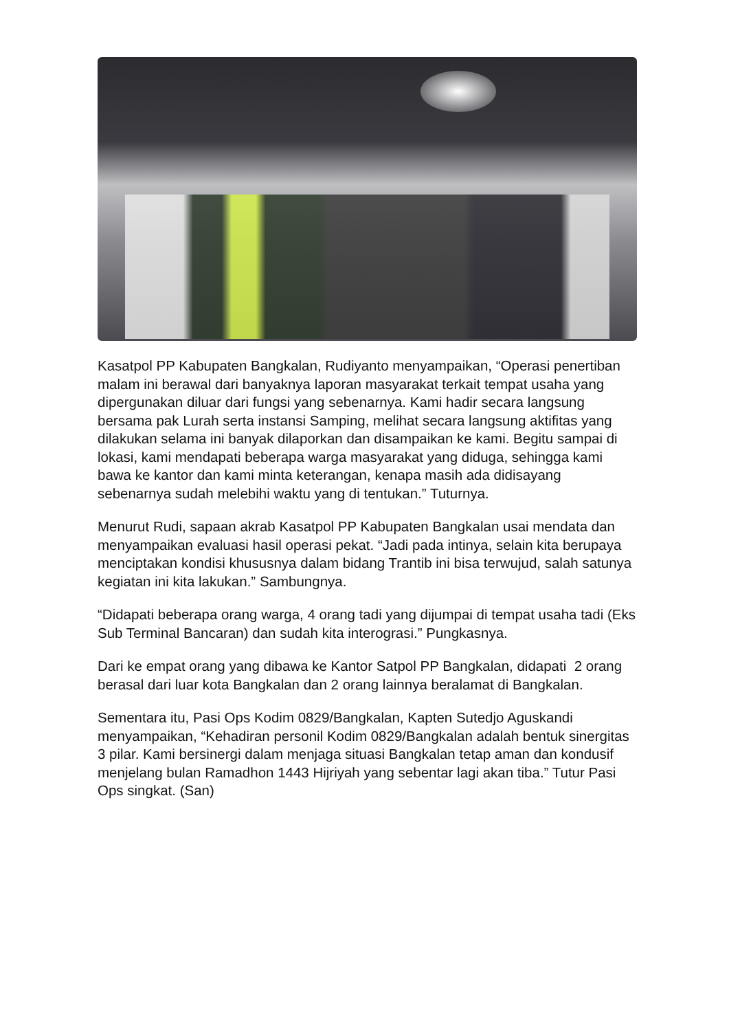Kasatpol PP Kabupaten Bangkalan, Rudiyanto menyampaikan, “Operasi penertiban malam ini berawal dari banyaknya laporan masyarakat terkait tempat usaha yang dipergunakan diluar dari fungsi yang sebenarnya. Kami hadir secara langsung bersama pak Lurah serta instansi Samping, melihat secara langsung aktifitas yang dilakukan selama ini banyak dilaporkan dan disampaikan ke kami. Begitu sampai di lokasi, kami mendapati beberapa warga masyarakat yang diduga, sehingga kami bawa ke kantor dan kami minta keterangan, kenapa masih ada didisayang sebenarnya sudah melebihi waktu yang di tentukan.” Tuturnya.
Menurut Rudi, sapaan akrab Kasatpol PP Kabupaten Bangkalan usai mendata dan menyampaikan evaluasi hasil operasi pekat. “Jadi pada intinya, selain kita berupaya menciptakan kondisi khususnya dalam bidang Trantib ini bisa terwujud, salah satunya kegiatan ini kita lakukan.” Sambungnya.
“Didapati beberapa orang warga, 4 orang tadi yang dijumpai di tempat usaha tadi (Eks Sub Terminal Bancaran) dan sudah kita interograsi.” Pungkasnya.
Dari ke empat orang yang dibawa ke Kantor Satpol PP Bangkalan, didapati 2 orang berasal dari luar kota Bangkalan dan 2 orang lainnya beralamat di Bangkalan.
Sementara itu, Pasi Ops Kodim 0829/Bangkalan, Kapten Sutedjo Aguskandi menyampaikan, “Kehadiran personil Kodim 0829/Bangkalan adalah bentuk sinergitas 3 pilar. Kami bersinergi dalam menjaga situasi Bangkalan tetap aman dan kondusif menjelang bulan Ramadhon 1443 Hijriyah yang sebentar lagi akan tiba.” Tutur Pasi Ops singkat. (San)